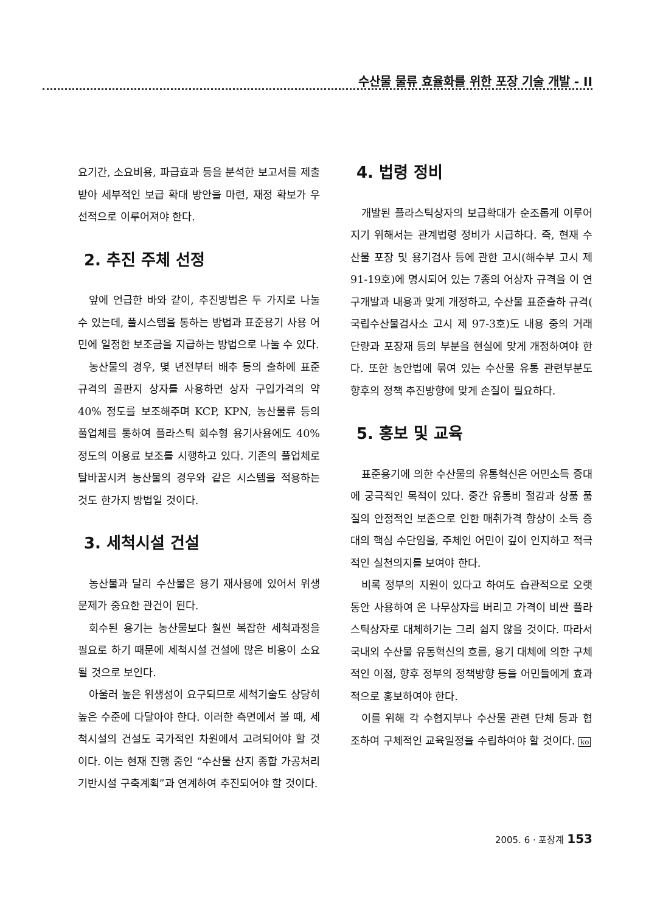수산물 물류 효율화를 위한 포장 기술 개발 - II
요기간, 소요비용, 파급효과 등을 분석한 보고서를 제출받아 세부적인 보급 확대 방안을 마련, 재정 확보가 우선적으로 이루어져야 한다.
2. 추진 주체 선정
앞에 언급한 바와 같이, 추진방법은 두 가지로 나눌 수 있는데, 풀시스템을 통하는 방법과 표준용기 사용 어민에 일정한 보조금을 지급하는 방법으로 나눌 수 있다.
농산물의 경우, 몇 년전부터 배추 등의 출하에 표준규격의 골판지 상자를 사용하면 상자 구입가격의 약 40% 정도를 보조해주며 KCP, KPN, 농산물류 등의 풀업체를 통하여 플라스틱 회수형 용기사용에도 40% 정도의 이용료 보조를 시행하고 있다. 기존의 풀업체로 탈바꿈시켜 농산물의 경우와 같은 시스템을 적용하는 것도 한가지 방법일 것이다.
3. 세척시설 건설
농산물과 달리 수산물은 용기 재사용에 있어서 위생문제가 중요한 관건이 된다.
회수된 용기는 농산물보다 훨씬 복잡한 세척과정을 필요로 하기 때문에 세척시설 건설에 많은 비용이 소요될 것으로 보인다.
아울러 높은 위생성이 요구되므로 세척기술도 상당히 높은 수준에 다달아야 한다. 이러한 측면에서 볼 때, 세척시설의 건설도 국가적인 차원에서 고려되어야 할 것이다. 이는 현재 진행 중인 “수산물 산지 종합 가공처리 기반시설 구축계획”과 연계하여 추진되어야 할 것이다.
4. 법령 정비
개발된 플라스틱상자의 보급확대가 순조롭게 이루어지기 위해서는 관계법령 정비가 시급하다. 즉, 현재 수산물 포장 및 용기검사 등에 관한 고시(해수부 고시 제 91-19호)에 명시되어 있는 7종의 어상자 규격을 이 연구개발과 내용과 맞게 개정하고, 수산물 표준출하 규격( 국립수산물검사소 고시 제 97-3호)도 내용 중의 거래단량과 포장재 등의 부분을 현실에 맞게 개정하여야 한다. 또한 농안법에 묶여 있는 수산물 유통 관련부분도 향후의 정책 추진방향에 맞게 손질이 필요하다.
5. 홍보 및 교육
표준용기에 의한 수산물의 유통혁신은 어민소득 증대에 궁극적인 목적이 있다. 중간 유통비 절감과 상품 품질의 안정적인 보존으로 인한 매취가격 향상이 소득 증대의 핵심 수단임을, 주체인 어민이 깊이 인지하고 적극적인 실천의지를 보여야 한다.
비록 정부의 지원이 있다고 하여도 습관적으로 오랫동안 사용하여 온 나무상자를 버리고 가격이 비싼 플라스틱상자로 대체하기는 그리 쉽지 않을 것이다. 따라서 국내외 수산물 유통혁신의 흐름, 용기 대체에 의한 구체적인 이점, 향후 정부의 정책방향 등을 어민들에게 효과적으로 홍보하여야 한다.
이를 위해 각 수협지부나 수산물 관련 단체 등과 협조하여 구체적인 교육일정을 수립하여야 할 것이다. ko
2005. 6 · 포장계 153